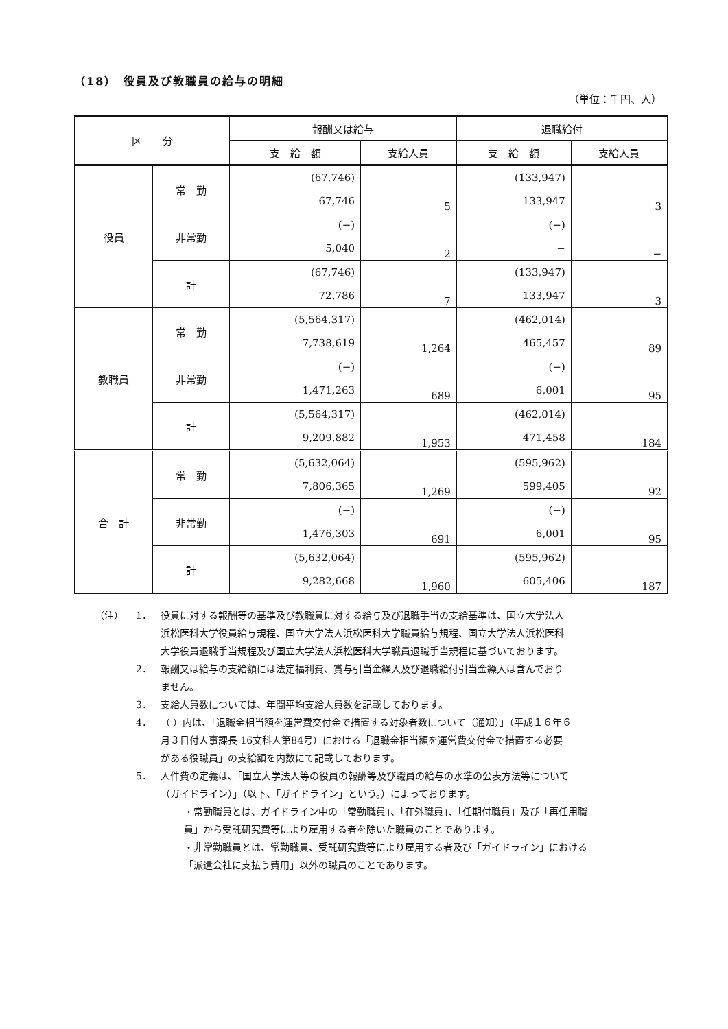（18）　役員及び教職員の給与の明細
（単位：千円、人）
| 区 分 | | 報酬又は給与 | | 退職給付 | |
| --- | --- | --- | --- | --- | --- |
| | | 支 給 額 | 支給人員 | 支 給 額 | 支給人員 |
| 役員 | 常 勤 | (67,746) | 5 | (133,947) | 3 |
| | | 67,746 | | 133,947 | |
| | 非常勤 | (−) | 2 | (−) | − |
| | | 5,040 | | − | |
| | 計 | (67,746) | 7 | (133,947) | 3 |
| | | 72,786 | | 133,947 | |
| 教職員 | 常 勤 | (5,564,317) | 1,264 | (462,014) | 89 |
| | | 7,738,619 | | 465,457 | |
| | 非常勤 | (−) | 689 | (−) | 95 |
| | | 1,471,263 | | 6,001 | |
| | 計 | (5,564,317) | 1,953 | (462,014) | 184 |
| | | 9,209,882 | | 471,458 | |
| 合 計 | 常 勤 | (5,632,064) | 1,269 | (595,962) | 92 |
| | | 7,806,365 | | 599,405 | |
| | 非常勤 | (−) | 691 | (−) | 95 |
| | | 1,476,303 | | 6,001 | |
| | 計 | (5,632,064) | 1,960 | (595,962) | 187 |
| | | 9,282,668 | | 605,406 | |
（注） 1． 役員に対する報酬等の基準及び教職員に対する給与及び退職手当の支給基準は、国立大学法人浜松医科大学役員給与規程、国立大学法人浜松医科大学職員給与規程、国立大学法人浜松医科大学役員退職手当規程及び国立大学法人浜松医科大学職員退職手当規程に基づいております。
2． 報酬又は給与の支給額には法定福利費、賞与引当金繰入及び退職給付引当金繰入は含んでおりません。
3． 支給人員数については、年間平均支給人員数を記載しております。
4． （ ）内は、「退職金相当額を運営費交付金で措置する対象者数について（通知）」（平成１６年６月３日付人事課長 16文科人第84号）における「退職金相当額を運営費交付金で措置する必要がある役職員」の支給額を内数にて記載しております。
5． 人件費の定義は、「国立大学法人等の役員の報酬等及び職員の給与の水準の公表方法等について（ガイドライン）」（以下、「ガイドライン」という。）によっております。
・常勤職員とは、ガイドライン中の「常勤職員」、「在外職員」、「任期付職員」及び「再任用職員」から受託研究費等により雇用する者を除いた職員のことであります。
・非常勤職員とは、常勤職員、受託研究費等により雇用する者及び「ガイドライン」における「派遣会社に支払う費用」以外の職員のことであります。